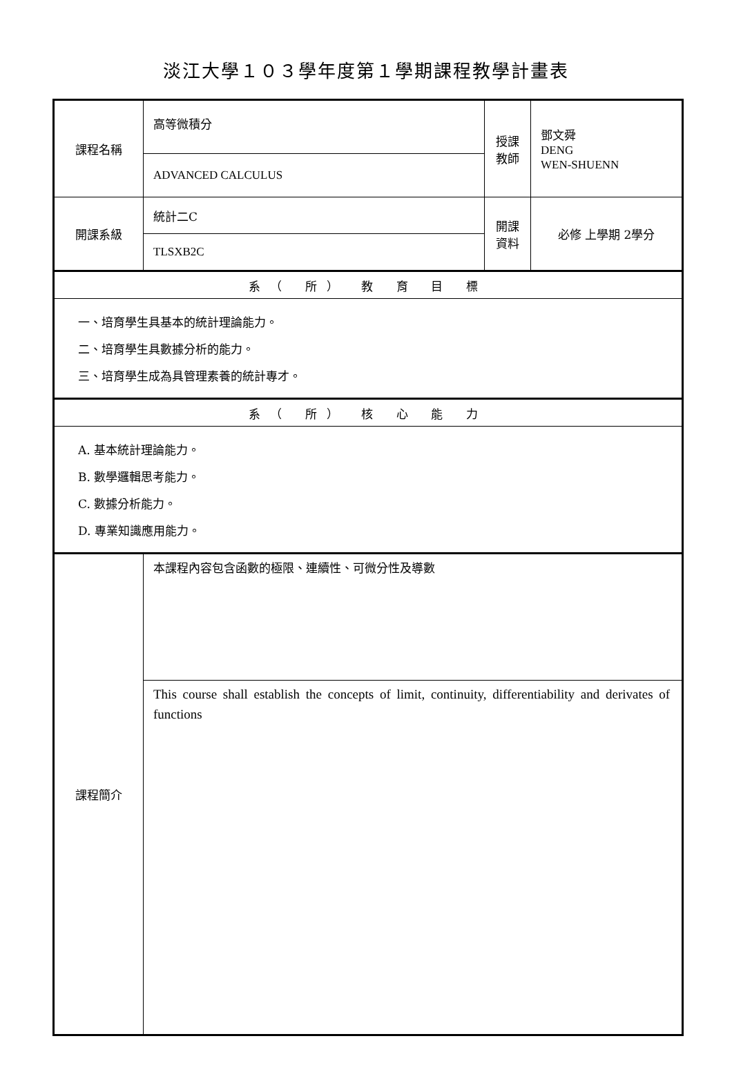淡江大學１０３學年度第１學期課程教學計畫表
| 課程名稱 | 高等微積分 | 授課 教師 | 鄧文舜 DENG WEN-SHUENN |
| | ADVANCED CALCULUS | | |
| 開課系級 | 統計二C | 開課 資料 | 必修 上學期 2學分 |
| | TLSXB2C | | |
| 系（ 所） 教 育 目 標 | | | |
| 一、培育學生具基本的統計理論能力。 二、培育學生具數據分析的能力。 三、培育學生成為具管理素養的統計專才。 | | | |
| 系（ 所） 核 心 能 力 | | | |
| A. 基本統計理論能力。 B. 數學邏輯思考能力。 C. 數據分析能力。 D. 專業知識應用能力。 | | | |
| 課程簡介 | 本課程內容包含函數的極限、連續性、可微分性及導數 | | |
| | This course shall establish the concepts of limit, continuity, differentiability and derivates of functions | | |